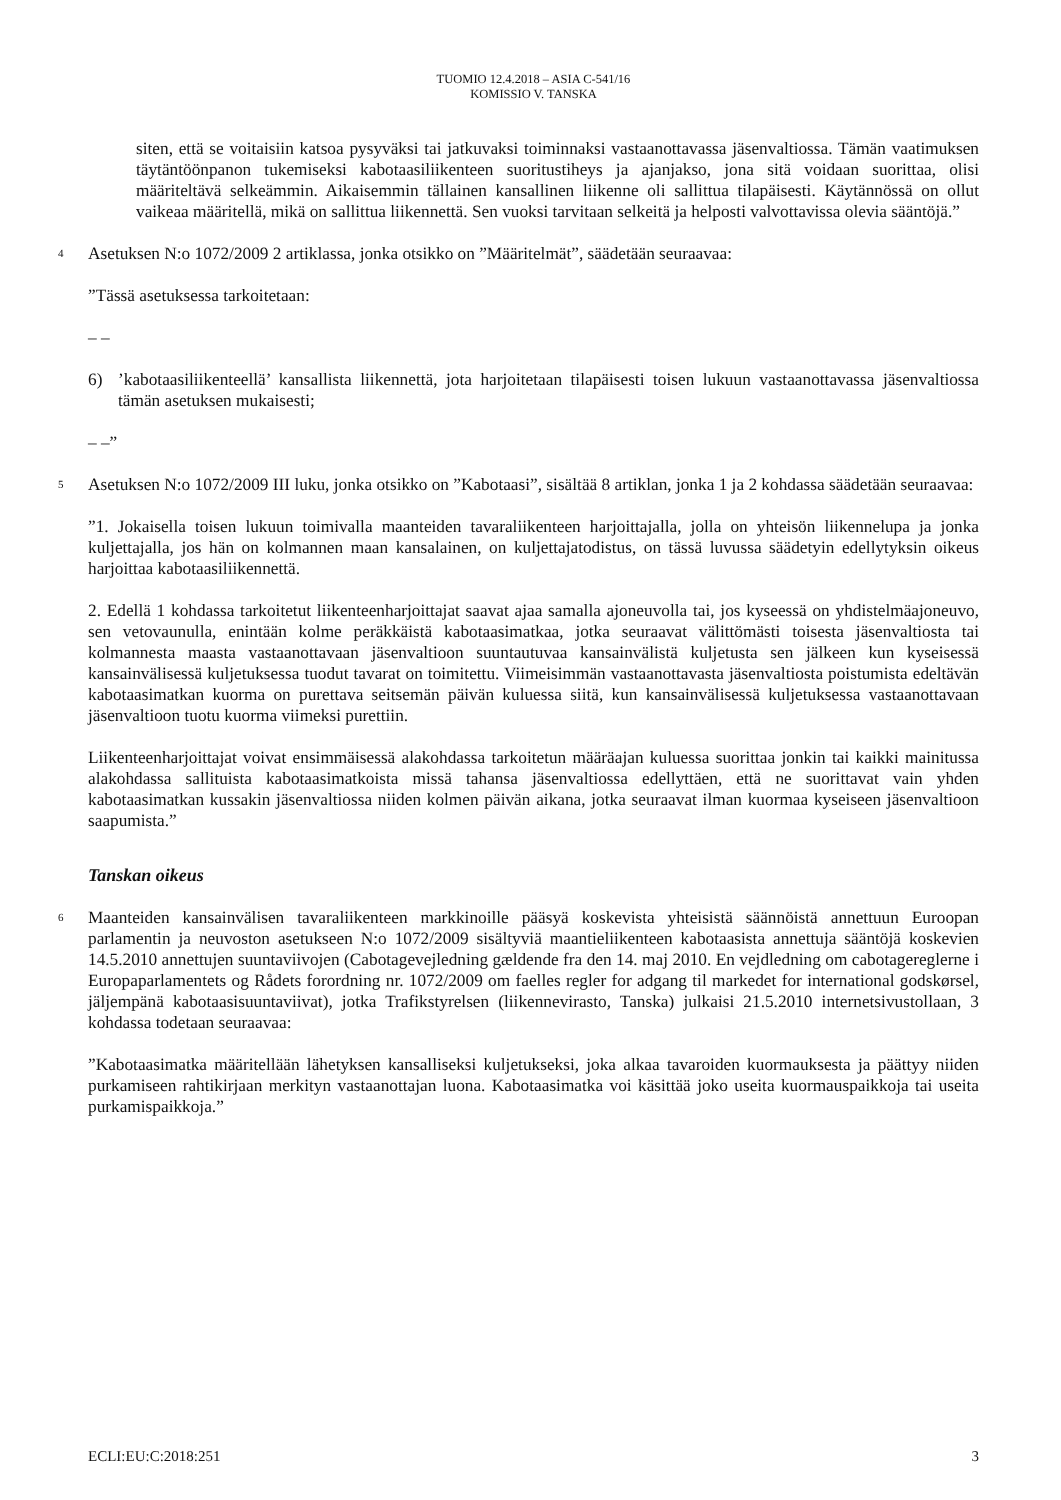TUOMIO 12.4.2018 – ASIA C-541/16
KOMISSIO V. TANSKA
siten, että se voitaisiin katsoa pysyväksi tai jatkuvaksi toiminnaksi vastaanottavassa jäsenvaltiossa. Tämän vaatimuksen täytäntöönpanon tukemiseksi kabotaasiliikenteen suoritustiheys ja ajanjakso, jona sitä voidaan suorittaa, olisi määriteltävä selkeämmin. Aikaisemmin tällainen kansallinen liikenne oli sallittua tilapäisesti. Käytännössä on ollut vaikeaa määritellä, mikä on sallittua liikennettä. Sen vuoksi tarvitaan selkeitä ja helposti valvottavissa olevia sääntöjä.”
4
Asetuksen N:o 1072/2009 2 artiklassa, jonka otsikko on ”Määritelmät”, säädetään seuraavaa:
”Tässä asetuksessa tarkoitetaan:
– –
6) ’kabotaasiliikenteellä’ kansallista liikennettä, jota harjoitetaan tilapäisesti toisen lukuun vastaanottavassa jäsenvaltiossa tämän asetuksen mukaisesti;
– –”
5
Asetuksen N:o 1072/2009 III luku, jonka otsikko on ”Kabotaasi”, sisältää 8 artiklan, jonka 1 ja 2 kohdassa säädetään seuraavaa:
”1. Jokaisella toisen lukuun toimivalla maanteiden tavaraliikenteen harjoittajalla, jolla on yhteisön liikennelupa ja jonka kuljettajalla, jos hän on kolmannen maan kansalainen, on kuljettajatodistus, on tässä luvussa säädetyin edellytyksin oikeus harjoittaa kabotaasiliikennettä.
2. Edellä 1 kohdassa tarkoitetut liikenteenharjoittajat saavat ajaa samalla ajoneuvolla tai, jos kyseessä on yhdistelmäajoneuvo, sen vetovaunulla, enintään kolme peräkkäistä kabotaasimatkaa, jotka seuraavat välittömästi toisesta jäsenvaltiosta tai kolmannesta maasta vastaanottavaan jäsenvaltioon suuntautuvaa kansainvälistä kuljetusta sen jälkeen kun kyseisessä kansainvälisessä kuljetuksessa tuodut tavarat on toimitettu. Viimeisimmän vastaanottavasta jäsenvaltiosta poistumista edeltävän kabotaasimatkan kuorma on purettava seitsemän päivän kuluessa siitä, kun kansainvälisessä kuljetuksessa vastaanottavaan jäsenvaltioon tuotu kuorma viimeksi purettiin.
Liikenteenharjoittajat voivat ensimmäisessä alakohdassa tarkoitetun määräajan kuluessa suorittaa jonkin tai kaikki mainitussa alakohdassa sallituista kabotaasimatkoista missä tahansa jäsenvaltiossa edellyttäen, että ne suorittavat vain yhden kabotaasimatkan kussakin jäsenvaltiossa niiden kolmen päivän aikana, jotka seuraavat ilman kuormaa kyseiseen jäsenvaltioon saapumista.”
Tanskan oikeus
6
Maanteiden kansainvälisen tavaraliikenteen markkinoille pääsyä koskevista yhteisistä säännöistä annettuun Euroopan parlamentin ja neuvoston asetukseen N:o 1072/2009 sisältyviä maantieliikenteen kabotaasista annettuja sääntöjä koskevien 14.5.2010 annettujen suuntaviivojen (Cabotagevejledning gældende fra den 14. maj 2010. En vejdledning om cabotagereglerne i Europaparlamentets og Rådets forordning nr. 1072/2009 om faelles regler for adgang til markedet for international godskørsel, jäljempänä kabotaasisuuntaviivat), jotka Trafikstyrelsen (liikennevirasto, Tanska) julkaisi 21.5.2010 internetsivustollaan, 3 kohdassa todetaan seuraavaa:
”Kabotaasimatka määritellään lähetyksen kansalliseksi kuljetukseksi, joka alkaa tavaroiden kuormauksesta ja päättyy niiden purkamiseen rahtikirjaan merkityn vastaanottajan luona. Kabotaasimatka voi käsittää joko useita kuormauspaikkoja tai useita purkamispaikkoja.”
ECLI:EU:C:2018:251 3